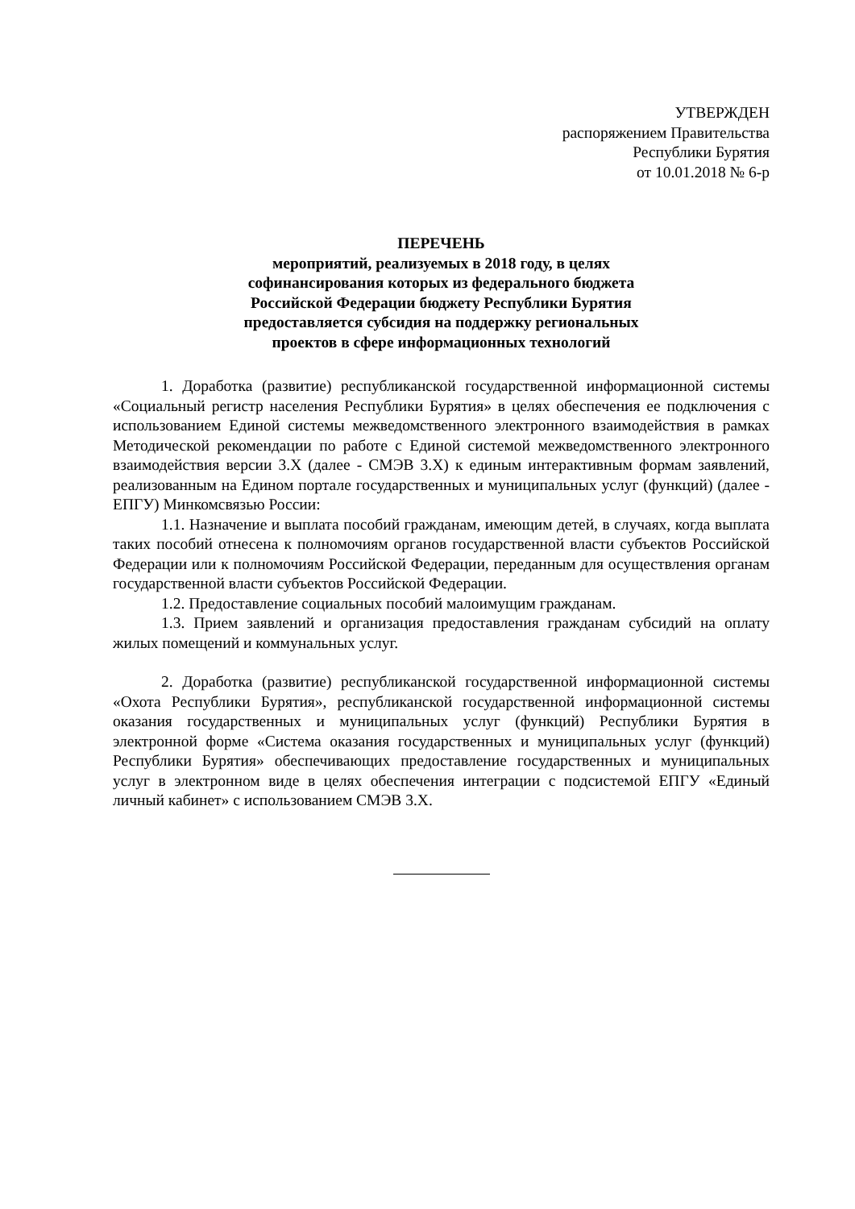УТВЕРЖДЕН
распоряжением Правительства
Республики Бурятия
от 10.01.2018 № 6-р
ПЕРЕЧЕНЬ
мероприятий, реализуемых в 2018 году, в целях
софинансирования которых из федерального бюджета
Российской Федерации бюджету Республики Бурятия
предоставляется субсидия на поддержку региональных
проектов в сфере информационных технологий
1. Доработка (развитие) республиканской государственной информационной системы «Социальный регистр населения Республики Бурятия» в целях обеспечения ее подключения с использованием Единой системы межведомственного электронного взаимодействия в рамках Методической рекомендации по работе с Единой системой межведомственного электронного взаимодействия версии 3.X (далее - СМЭВ 3.X) к единым интерактивным формам заявлений, реализованным на Едином портале государственных и муниципальных услуг (функций) (далее - ЕПГУ) Минкомсвязью России:
1.1. Назначение и выплата пособий гражданам, имеющим детей, в случаях, когда выплата таких пособий отнесена к полномочиям органов государственной власти субъектов Российской Федерации или к полномочиям Российской Федерации, переданным для осуществления органам государственной власти субъектов Российской Федерации.
1.2. Предоставление социальных пособий малоимущим гражданам.
1.3. Прием заявлений и организация предоставления гражданам субсидий на оплату жилых помещений и коммунальных услуг.
2. Доработка (развитие) республиканской государственной информационной системы «Охота Республики Бурятия», республиканской государственной информационной системы оказания государственных и муниципальных услуг (функций) Республики Бурятия в электронной форме «Система оказания государственных и муниципальных услуг (функций) Республики Бурятия» обеспечивающих предоставление государственных и муниципальных услуг в электронном виде в целях обеспечения интеграции с подсистемой ЕПГУ «Единый личный кабинет» с использованием СМЭВ 3.X.